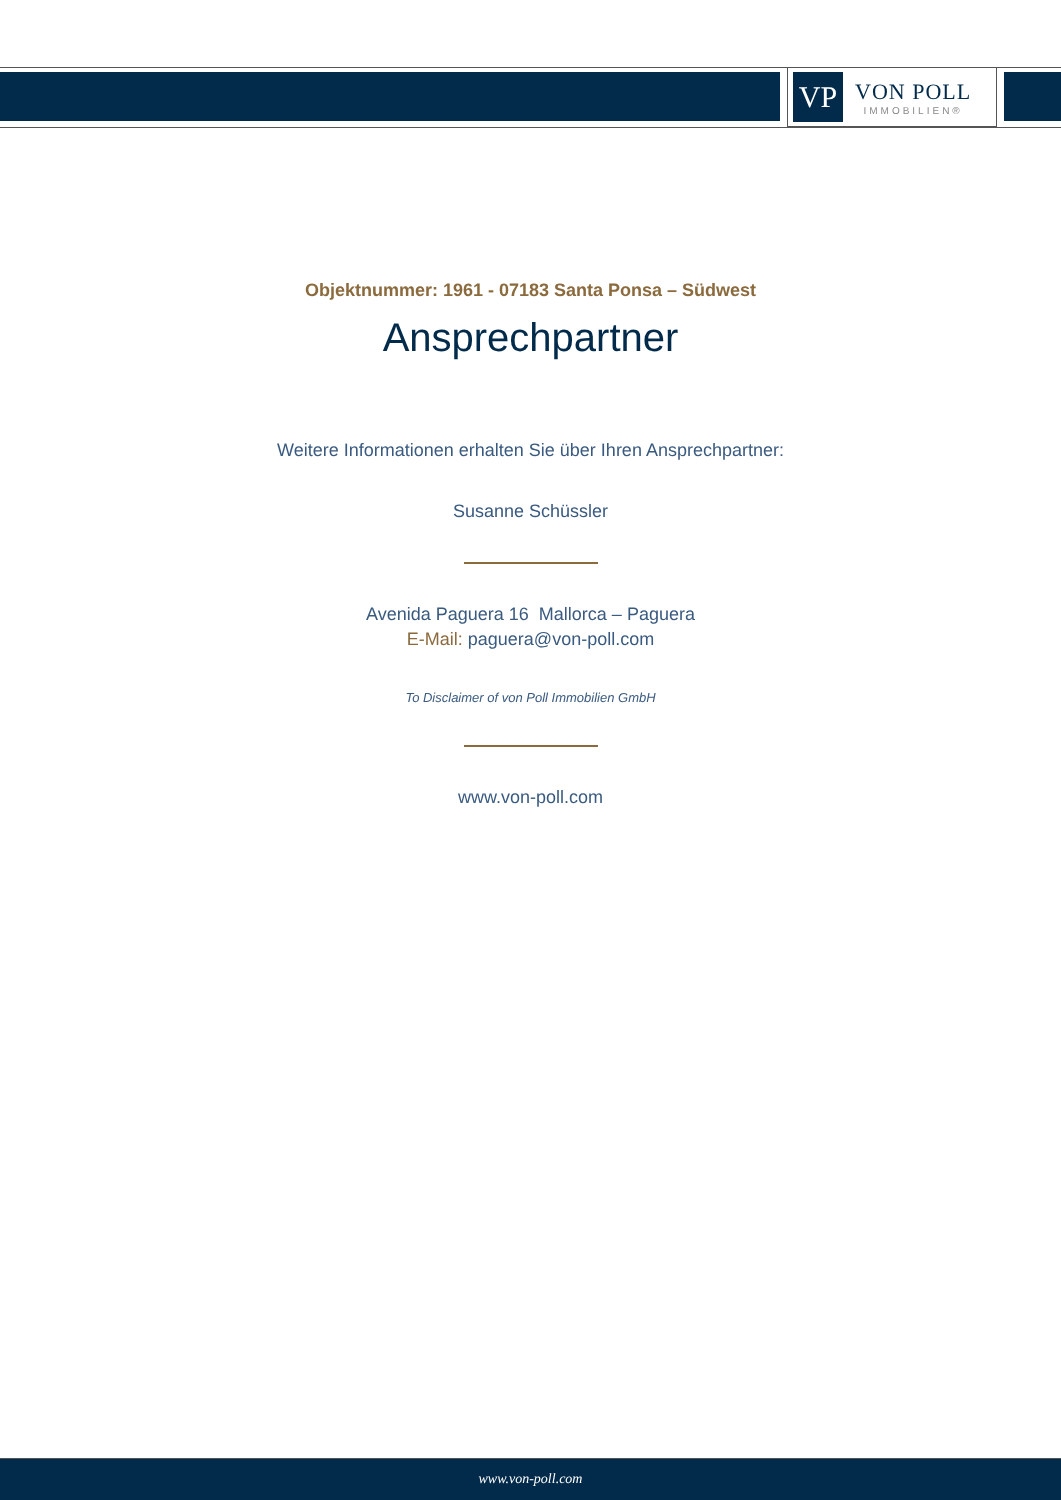VP
VON POLL
IMMOBILIEN®
Objektnummer: 1961 - 07183 Santa Ponsa – Südwest
Ansprechpartner
Weitere Informationen erhalten Sie über Ihren Ansprechpartner:
Susanne Schüssler
Avenida Paguera 16 Mallorca – Paguera
E-Mail: paguera@von-poll.com
To Disclaimer of von Poll Immobilien GmbH
www.von-poll.com
www.von-poll.com